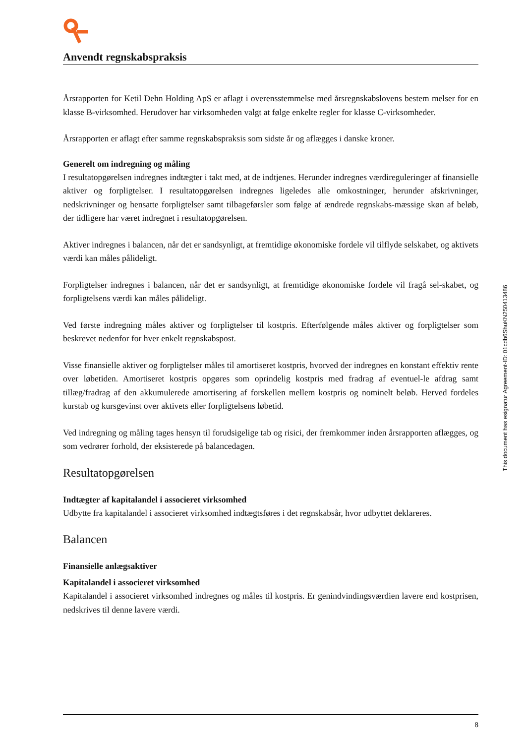Anvendt regnskabspraksis
Årsrapporten for Ketil Dehn Holding ApS er aflagt i overensstemmelse med årsregnskabslovens bestem melser for en klasse B-virksomhed. Herudover har virksomheden valgt at følge enkelte regler for klasse C-virksomheder.
Årsrapporten er aflagt efter samme regnskabspraksis som sidste år og aflægges i danske kroner.
Generelt om indregning og måling
I resultatopgørelsen indregnes indtægter i takt med, at de indtjenes. Herunder indregnes værdireguleringer af finansielle aktiver og forpligtelser. I resultatopgørelsen indregnes ligeledes alle omkostninger, herunder afskrivninger, nedskrivninger og hensatte forpligtelser samt tilbageførsler som følge af ændrede regnskabs-mæssige skøn af beløb, der tidligere har været indregnet i resultatopgørelsen.
Aktiver indregnes i balancen, når det er sandsynligt, at fremtidige økonomiske fordele vil tilflyde selskabet, og aktivets værdi kan måles pålideligt.
Forpligtelser indregnes i balancen, når det er sandsynligt, at fremtidige økonomiske fordele vil fragå sel-skabet, og forpligtelsens værdi kan måles pålideligt.
Ved første indregning måles aktiver og forpligtelser til kostpris. Efterfølgende måles aktiver og forpligtelser som beskrevet nedenfor for hver enkelt regnskabspost.
Visse finansielle aktiver og forpligtelser måles til amortiseret kostpris, hvorved der indregnes en konstant effektiv rente over løbetiden. Amortiseret kostpris opgøres som oprindelig kostpris med fradrag af eventuel-le afdrag samt tillæg/fradrag af den akkumulerede amortisering af forskellen mellem kostpris og nominelt beløb. Herved fordeles kurstab og kursgevinst over aktivets eller forpligtelsens løbetid.
Ved indregning og måling tages hensyn til forudsigelige tab og risici, der fremkommer inden årsrapporten aflægges, og som vedrører forhold, der eksisterede på balancedagen.
Resultatopgørelsen
Indtægter af kapitalandel i associeret virksomhed
Udbytte fra kapitalandel i associeret virksomhed indtægtsføres i det regnskabsår, hvor udbyttet deklareres.
Balancen
Finansielle anlægsaktiver
Kapitalandel i associeret virksomhed
Kapitalandel i associeret virksomhed indregnes og måles til kostpris. Er genindvindingsværdien lavere end kostprisen, nedskrives til denne lavere værdi.
This document has esignatur Agreement-ID: 01cdb6ShuKN250413486
8